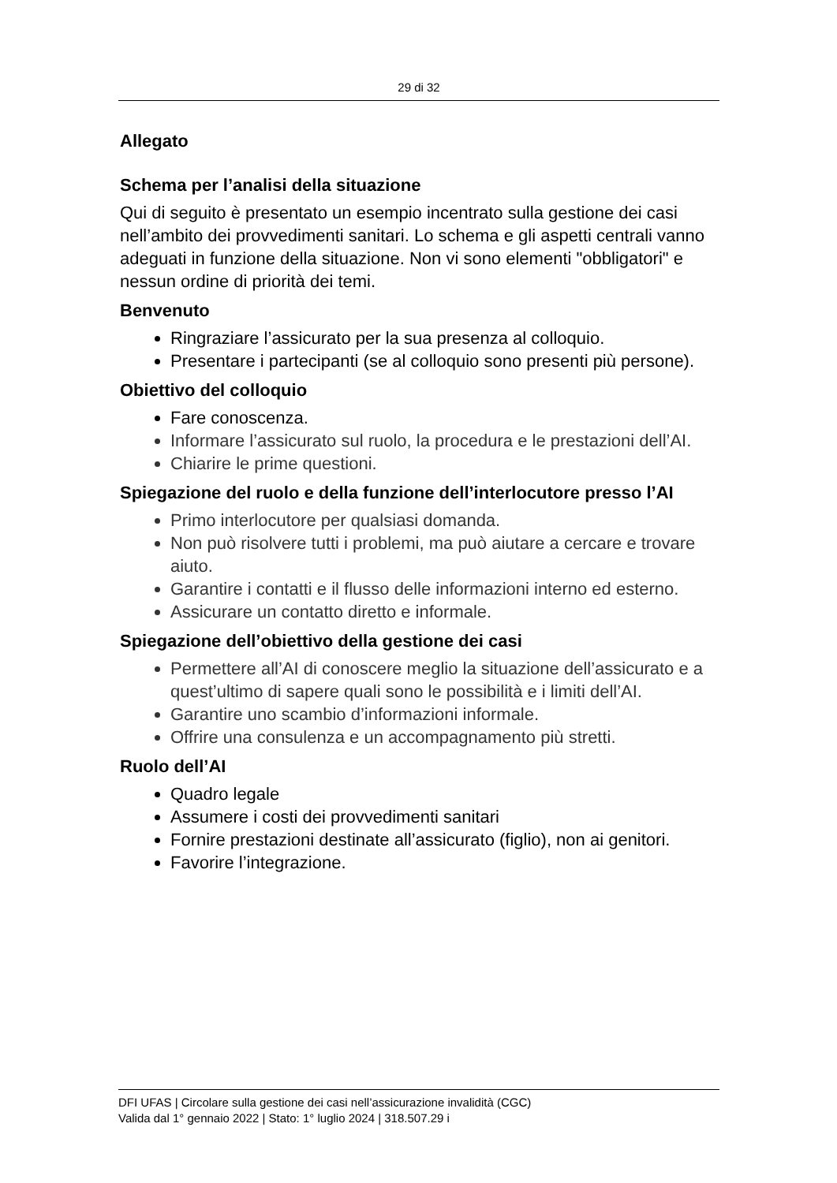29 di 32
Allegato
Schema per l’analisi della situazione
Qui di seguito è presentato un esempio incentrato sulla gestione dei casi nell’ambito dei provvedimenti sanitari. Lo schema e gli aspetti centrali vanno adeguati in funzione della situazione. Non vi sono elementi "obbligatori" e nessun ordine di priorità dei temi.
Benvenuto
Ringraziare l’assicurato per la sua presenza al colloquio.
Presentare i partecipanti (se al colloquio sono presenti più persone).
Obiettivo del colloquio
Fare conoscenza.
Informare l’assicurato sul ruolo, la procedura e le prestazioni dell’AI.
Chiarire le prime questioni.
Spiegazione del ruolo e della funzione dell’interlocutore presso l’AI
Primo interlocutore per qualsiasi domanda.
Non può risolvere tutti i problemi, ma può aiutare a cercare e trovare aiuto.
Garantire i contatti e il flusso delle informazioni interno ed esterno.
Assicurare un contatto diretto e informale.
Spiegazione dell’obiettivo della gestione dei casi
Permettere all’AI di conoscere meglio la situazione dell’assicurato e a quest’ultimo di sapere quali sono le possibilità e i limiti dell’AI.
Garantire uno scambio d’informazioni informale.
Offrire una consulenza e un accompagnamento più stretti.
Ruolo dell’AI
Quadro legale
Assumere i costi dei provvedimenti sanitari
Fornire prestazioni destinate all’assicurato (figlio), non ai genitori.
Favorire l’integrazione.
DFI UFAS | Circolare sulla gestione dei casi nell’assicurazione invalidità (CGC)
Valida dal 1° gennaio 2022 | Stato: 1° luglio 2024 | 318.507.29 i